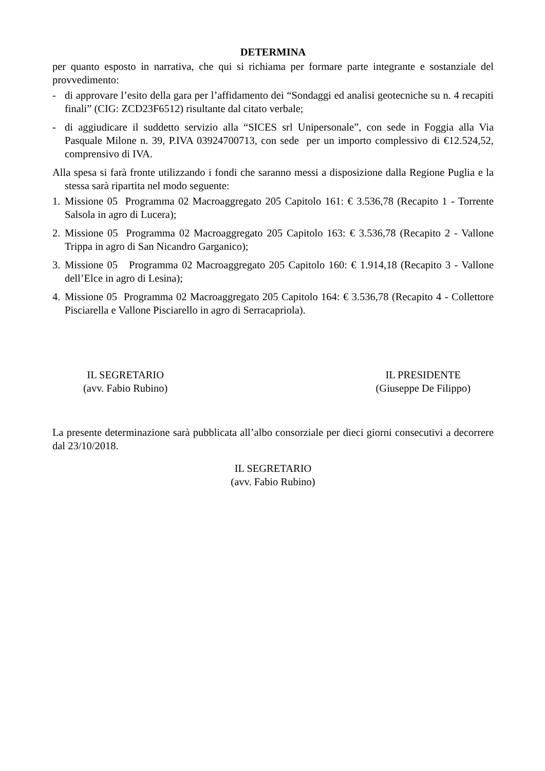DETERMINA
per quanto esposto in narrativa, che qui si richiama per formare parte integrante e sostanziale del provvedimento:
- di approvare l’esito della gara per l’affidamento dei “Sondaggi ed analisi geotecniche su n. 4 recapiti finali” (CIG: ZCD23F6512) risultante dal citato verbale;
- di aggiudicare il suddetto servizio alla “SICES srl Unipersonale”, con sede in Foggia alla Via Pasquale Milone n. 39, P.IVA 03924700713, con sede per un importo complessivo di €12.524,52, comprensivo di IVA.
Alla spesa si farà fronte utilizzando i fondi che saranno messi a disposizione dalla Regione Puglia e la stessa sarà ripartita nel modo seguente:
1. Missione 05 Programma 02 Macroaggregato 205 Capitolo 161: € 3.536,78 (Recapito 1 - Torrente Salsola in agro di Lucera);
2. Missione 05 Programma 02 Macroaggregato 205 Capitolo 163: € 3.536,78 (Recapito 2 - Vallone Trippa in agro di San Nicandro Garganico);
3. Missione 05 Programma 02 Macroaggregato 205 Capitolo 160: € 1.914,18 (Recapito 3 - Vallone dell’Elce in agro di Lesina);
4. Missione 05 Programma 02 Macroaggregato 205 Capitolo 164: € 3.536,78 (Recapito 4 - Collettore Pisciarella e Vallone Pisciarello in agro di Serracapriola).
IL SEGRETARIO
(avv. Fabio Rubino)
IL PRESIDENTE
(Giuseppe De Filippo)
La presente determinazione sarà pubblicata all’albo consorziale per dieci giorni consecutivi a decorrere dal 23/10/2018.
IL SEGRETARIO
(avv. Fabio Rubino)